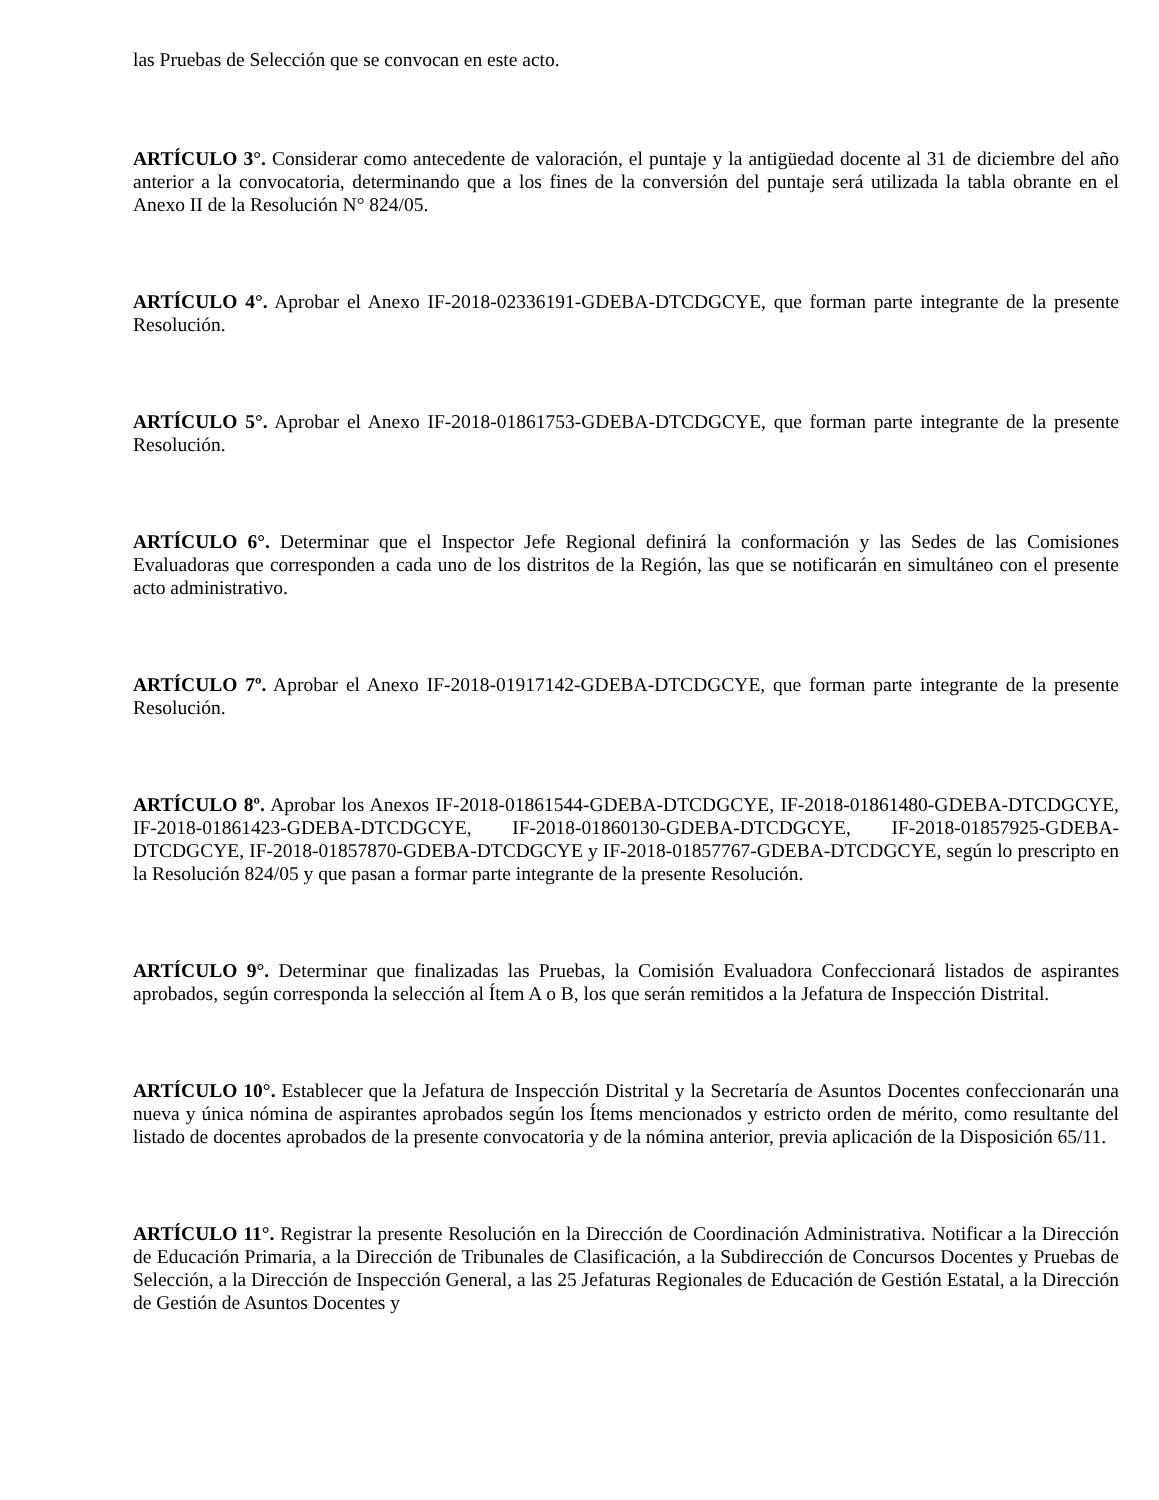las Pruebas de Selección que se convocan en este acto.
ARTÍCULO 3°. Considerar como antecedente de valoración, el puntaje y la antigüedad docente al 31 de diciembre del año anterior a la convocatoria, determinando que a los fines de la conversión del puntaje será utilizada la tabla obrante en el Anexo II de la Resolución N° 824/05.
ARTÍCULO 4°. Aprobar el Anexo IF-2018-02336191-GDEBA-DTCDGCYE, que forman parte integrante de la presente Resolución.
ARTÍCULO 5°. Aprobar el Anexo IF-2018-01861753-GDEBA-DTCDGCYE, que forman parte integrante de la presente Resolución.
ARTÍCULO 6°. Determinar que el Inspector Jefe Regional definirá la conformación y las Sedes de las Comisiones Evaluadoras que corresponden a cada uno de los distritos de la Región, las que se notificarán en simultáneo con el presente acto administrativo.
ARTÍCULO 7º. Aprobar el Anexo IF-2018-01917142-GDEBA-DTCDGCYE, que forman parte integrante de la presente Resolución.
ARTÍCULO 8º. Aprobar los Anexos IF-2018-01861544-GDEBA-DTCDGCYE, IF-2018-01861480-GDEBA-DTCDGCYE, IF-2018-01861423-GDEBA-DTCDGCYE, IF-2018-01860130-GDEBA-DTCDGCYE, IF-2018-01857925-GDEBA-DTCDGCYE, IF-2018-01857870-GDEBA-DTCDGCYE y IF-2018-01857767-GDEBA-DTCDGCYE, según lo prescripto en la Resolución 824/05 y que pasan a formar parte integrante de la presente Resolución.
ARTÍCULO 9°. Determinar que finalizadas las Pruebas, la Comisión Evaluadora Confeccionará listados de aspirantes aprobados, según corresponda la selección al Ítem A o B, los que serán remitidos a la Jefatura de Inspección Distrital.
ARTÍCULO 10°. Establecer que la Jefatura de Inspección Distrital y la Secretaría de Asuntos Docentes confeccionarán una nueva y única nómina de aspirantes aprobados según los Ítems mencionados y estricto orden de mérito, como resultante del listado de docentes aprobados de la presente convocatoria y de la nómina anterior, previa aplicación de la Disposición 65/11.
ARTÍCULO 11°. Registrar la presente Resolución en la Dirección de Coordinación Administrativa. Notificar a la Dirección de Educación Primaria, a la Dirección de Tribunales de Clasificación, a la Subdirección de Concursos Docentes y Pruebas de Selección, a la Dirección de Inspección General, a las 25 Jefaturas Regionales de Educación de Gestión Estatal, a la Dirección de Gestión de Asuntos Docentes y